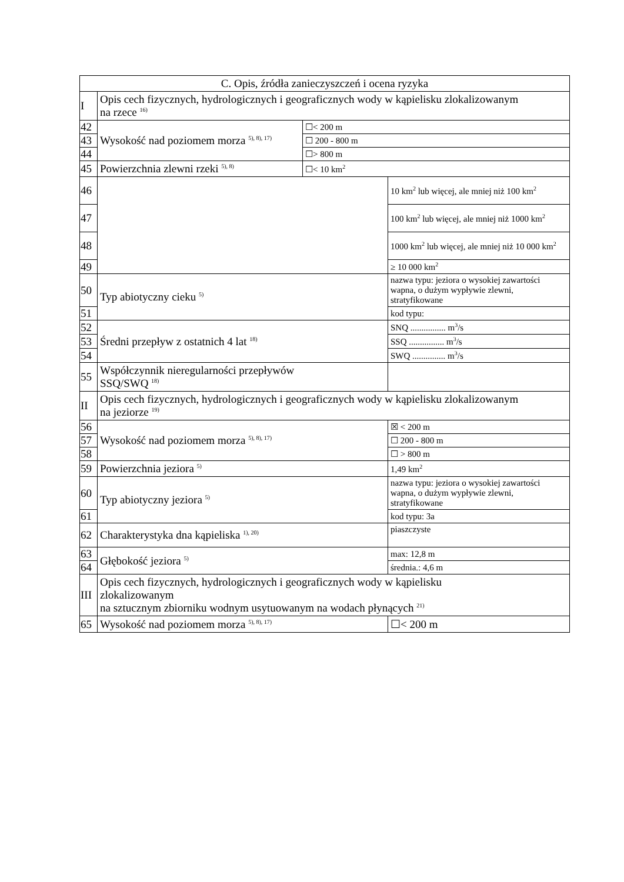| C. Opis, źródła zanieczyszczeń i ocena ryzyka | | | |
| I | Opis cech fizycznych, hydrologicznych i geograficznych wody w kąpielisku zlokalizowanym na rzece <sup>16)</sup> | | |
| 42 | Wysokość nad poziomem morza <sup>5), 8), 17)</sup> | ☐< 200 m | |
| 43 | | ☐ 200 - 800 m | |
| 44 | | ☐> 800 m | |
| 45 | Powierzchnia zlewni rzeki <sup>5), 8)</sup> | ☐< 10 km<sup>2</sup> | |
| 46 | | | 10 km<sup>2</sup> lub więcej, ale mniej niż 100 km<sup>2</sup> |
| 47 | | | 100 km<sup>2</sup> lub więcej, ale mniej niż 1000 km<sup>2</sup> |
| 48 | | | 1000 km<sup>2</sup> lub więcej, ale mniej niż 10 000 km<sup>2</sup> |
| 49 | | | ≥ 10 000 km<sup>2</sup> |
| 50 | Typ abiotyczny cieku <sup>5)</sup> | | nazwa typu: jeziora o wysokiej zawartości wapna, o dużym wypływie zlewni, stratyfikowane |
| 51 | | | kod typu: |
| 52 | Średni przepływ z ostatnich 4 lat <sup>18)</sup> | | SNQ ................ m<sup>3</sup>/s |
| 53 | | | SSQ ................ m<sup>3</sup>/s |
| 54 | | | SWQ ............... m<sup>3</sup>/s |
| 55 | Współczynnik nieregularności przepływów SSQ/SWQ <sup>18)</sup> | | |
| II | Opis cech fizycznych, hydrologicznych i geograficznych wody w kąpielisku zlokalizowanym na jeziorze <sup>19)</sup> | | |
| 56 | Wysokość nad poziomem morza <sup>5), 8), 17)</sup> | | ☒ < 200 m |
| 57 | | | ☐ 200 - 800 m |
| 58 | | | ☐ > 800 m |
| 59 | Powierzchnia jeziora <sup>5)</sup> | | 1,49 km<sup>2</sup> |
| 60 | Typ abiotyczny jeziora <sup>5)</sup> | | nazwa typu: jeziora o wysokiej zawartości wapna, o dużym wypływie zlewni, stratyfikowane |
| 61 | | | kod typu: 3a |
| 62 | Charakterystyka dna kąpieliska <sup>1), 20)</sup> | | piaszczyste |
| 63 | Głębokość jeziora <sup>5)</sup> | | max: 12,8 m |
| 64 | | | średnia.: 4,6 m |
| III | Opis cech fizycznych, hydrologicznych i geograficznych wody w kąpielisku zlokalizowanym na sztucznym zbiorniku wodnym usytuowanym na wodach płynących <sup>21)</sup> | | |
| 65 | Wysokość nad poziomem morza <sup>5), 8), 17)</sup> | | ☐< 200 m |